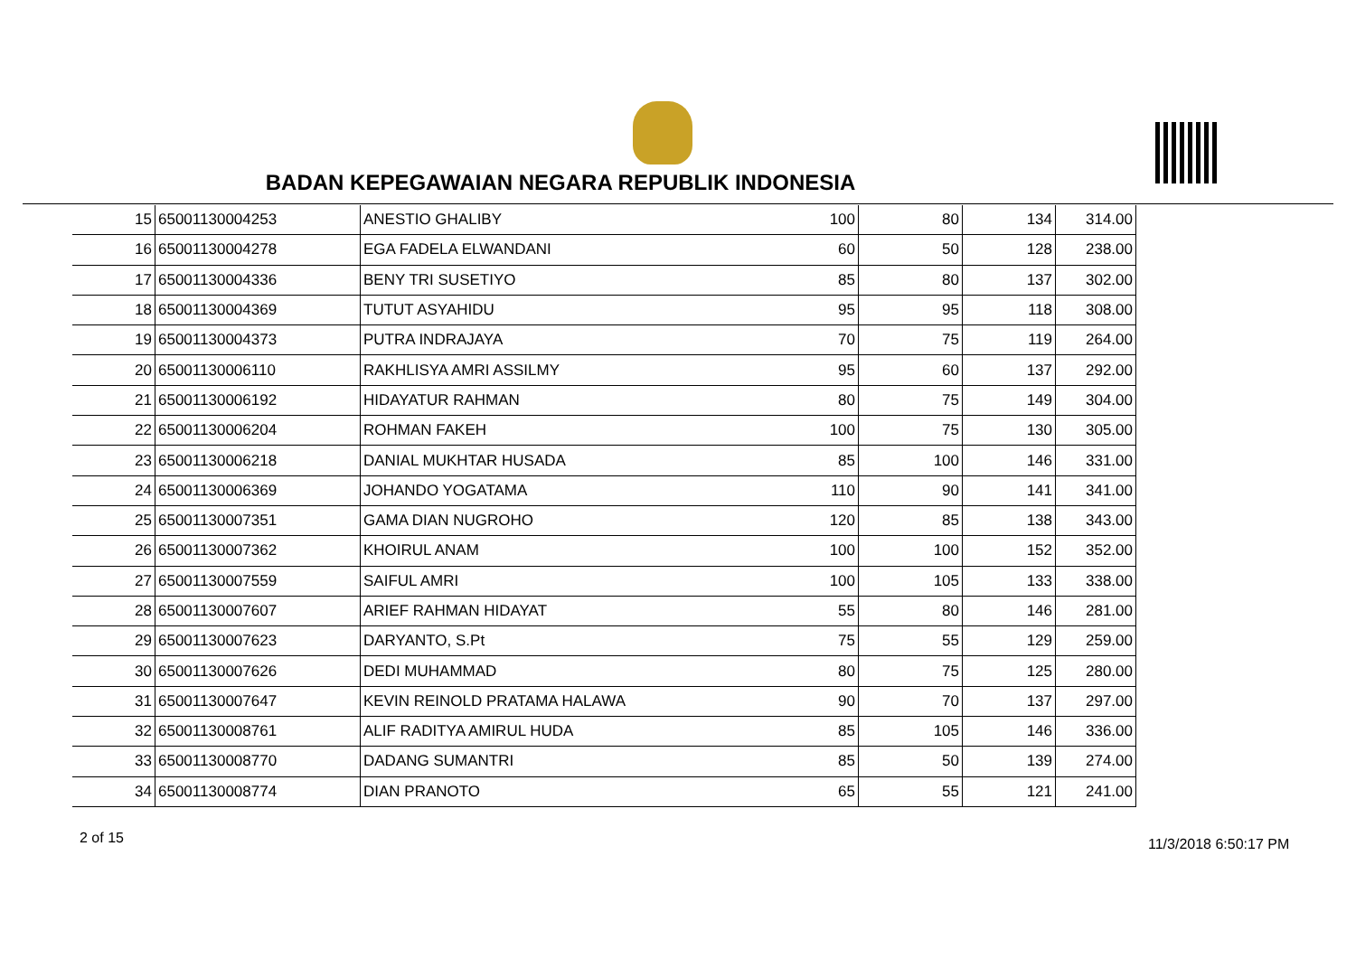BADAN KEPEGAWAIAN NEGARA REPUBLIK INDONESIA
| 15 | 65001130004253 | ANESTIO GHALIBY | 100 | 80 | 134 | 314.00 |
| 16 | 65001130004278 | EGA FADELA ELWANDANI | 60 | 50 | 128 | 238.00 |
| 17 | 65001130004336 | BENY TRI SUSETIYO | 85 | 80 | 137 | 302.00 |
| 18 | 65001130004369 | TUTUT ASYAHIDU | 95 | 95 | 118 | 308.00 |
| 19 | 65001130004373 | PUTRA INDRAJAYA | 70 | 75 | 119 | 264.00 |
| 20 | 65001130006110 | RAKHLISYA AMRI ASSILMY | 95 | 60 | 137 | 292.00 |
| 21 | 65001130006192 | HIDAYATUR RAHMAN | 80 | 75 | 149 | 304.00 |
| 22 | 65001130006204 | ROHMAN FAKEH | 100 | 75 | 130 | 305.00 |
| 23 | 65001130006218 | DANIAL MUKHTAR HUSADA | 85 | 100 | 146 | 331.00 |
| 24 | 65001130006369 | JOHANDO YOGATAMA | 110 | 90 | 141 | 341.00 |
| 25 | 65001130007351 | GAMA DIAN NUGROHO | 120 | 85 | 138 | 343.00 |
| 26 | 65001130007362 | KHOIRUL ANAM | 100 | 100 | 152 | 352.00 |
| 27 | 65001130007559 | SAIFUL AMRI | 100 | 105 | 133 | 338.00 |
| 28 | 65001130007607 | ARIEF RAHMAN HIDAYAT | 55 | 80 | 146 | 281.00 |
| 29 | 65001130007623 | DARYANTO, S.Pt | 75 | 55 | 129 | 259.00 |
| 30 | 65001130007626 | DEDI MUHAMMAD | 80 | 75 | 125 | 280.00 |
| 31 | 65001130007647 | KEVIN REINOLD PRATAMA HALAWA | 90 | 70 | 137 | 297.00 |
| 32 | 65001130008761 | ALIF RADITYA AMIRUL HUDA | 85 | 105 | 146 | 336.00 |
| 33 | 65001130008770 | DADANG SUMANTRI | 85 | 50 | 139 | 274.00 |
| 34 | 65001130008774 | DIAN PRANOTO | 65 | 55 | 121 | 241.00 |
2 of 15 11/3/2018 6:50:17 PM